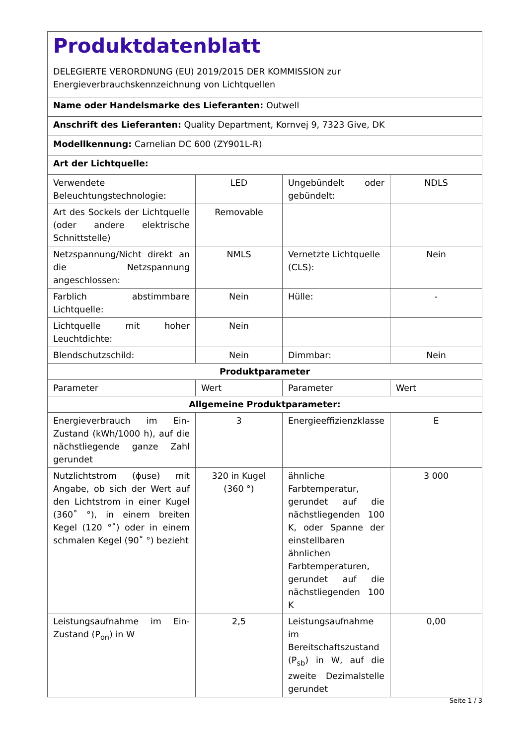| Produktdatenblatt DELEGIERTE VERORDNUNG (EU) 2019/2015 DER KOMMISSION zur Energieverbrauchskennzeichnung von Lichtquellen | | | |
| Name oder Handelsmarke des Lieferanten: Outwell | | | |
| Anschrift des Lieferanten: Quality Department, Kornvej 9, 7323 Give, DK | | | |
| Modellkennung: Carnelian DC 600 (ZY901L-R) | | | |
| Art der Lichtquelle: | | | |
| Verwendete Beleuchtungstechnologie: | LED | Ungebündelt oder gebündelt: | NDLS |
| Art des Sockels der Lichtquelle (oder andere elektrische Schnittstelle) | Removable | | |
| Netzspannung/Nicht direkt an die Netzspannung angeschlossen: | NMLS | Vernetzte Lichtquelle (CLS): | Nein |
| Farblich abstimmbare Lichtquelle: | Nein | Hülle: | - |
| Lichtquelle mit hoher Leuchtdichte: | Nein | | |
| Blendschutzschild: | Nein | Dimmbar: | Nein |
| Produktparameter | | | |
| Parameter | Wert | Parameter | Wert |
| Allgemeine Produktparameter: | | | |
| Energieverbrauch im Ein-Zustand (kWh/1000 h), auf die nächstliegende ganze Zahl gerundet | 3 | Energieeffizienzklasse | E |
| Nutzlichtstrom (ϕuse) mit Angabe, ob sich der Wert auf den Lichtstrom in einer Kugel (360˚ °), in einem breiten Kegel (120 °˚) oder in einem schmalen Kegel (90˚ °) bezieht | 320 in Kugel (360 °) | ähnliche Farbtemperatur, gerundet auf die nächstliegenden 100 K, oder Spanne der einstellbaren ähnlichen Farbtemperaturen, gerundet auf die nächstliegenden 100 K | 3 000 |
| Leistungsaufnahme im Ein-Zustand (P<sub>on</sub>) in W | 2,5 | Leistungsaufnahme im Bereitschaftszustand (P<sub>sb</sub>) in W, auf die zweite Dezimalstelle gerundet | 0,00 |
Seite 1 / 3